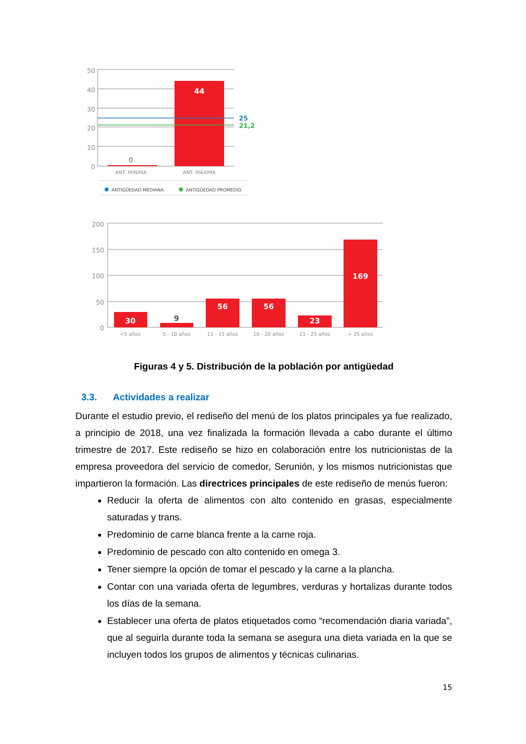50
40
30
20
10
0
44
0
25
21,2
ANT. MÍNIMA
ANT. MÁXIMA
ANTIGÜEDAD MEDIANA
ANTIGÜEDAD PROMEDIO
200
150
100
50
0
30
9
56
56
23
169
<5 años
5 - 10 años
11 - 15 años
16 - 20 años
21 - 25 años
> 25 años
Figuras 4 y 5. Distribución de la población por antigüedad
3.3. Actividades a realizar
Durante el estudio previo, el rediseño del menú de los platos principales ya fue realizado, a principio de 2018, una vez finalizada la formación llevada a cabo durante el último trimestre de 2017. Este rediseño se hizo en colaboración entre los nutricionistas de la empresa proveedora del servicio de comedor, Serunión, y los mismos nutricionistas que impartieron la formación. Las directrices principales de este rediseño de menús fueron:
Reducir la oferta de alimentos con alto contenido en grasas, especialmente saturadas y trans.
Predominio de carne blanca frente a la carne roja.
Predominio de pescado con alto contenido en omega 3.
Tener siempre la opción de tomar el pescado y la carne a la plancha.
Contar con una variada oferta de legumbres, verduras y hortalizas durante todos los días de la semana.
Establecer una oferta de platos etiquetados como “recomendación diaria variada”, que al seguirla durante toda la semana se asegura una dieta variada en la que se incluyen todos los grupos de alimentos y técnicas culinarias.
15